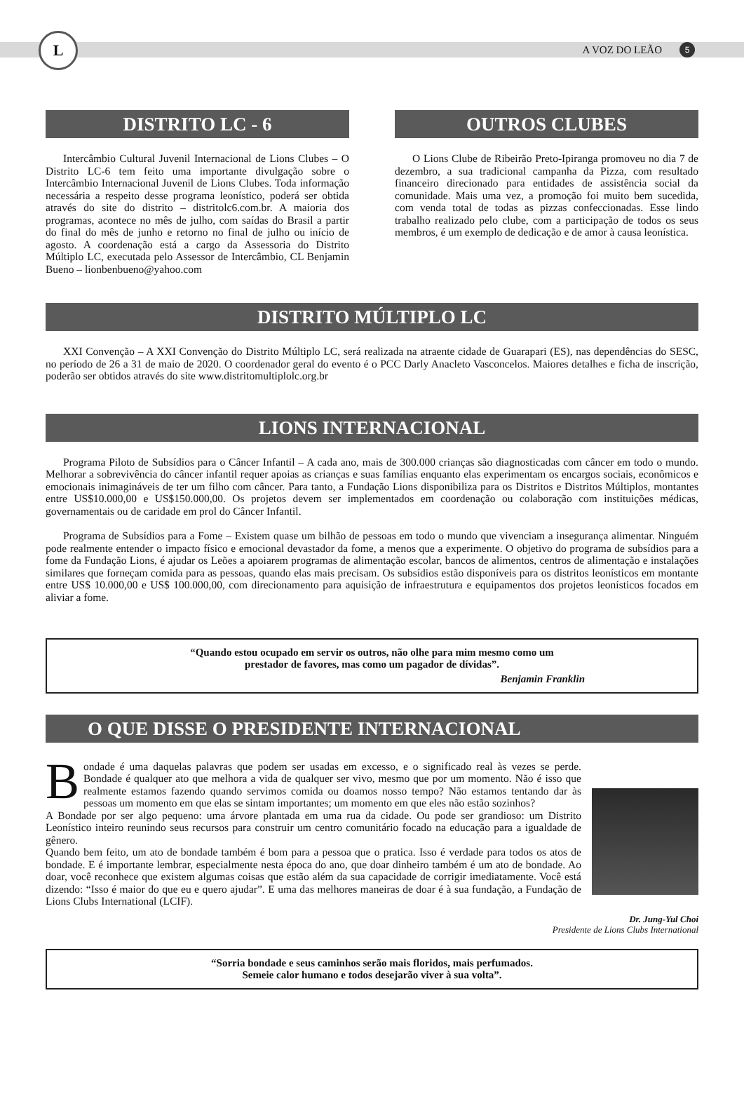L
A VOZ DO LEÃO 5
DISTRITO LC - 6
Intercâmbio Cultural Juvenil Internacional de Lions Clubes – O Distrito LC-6 tem feito uma importante divulgação sobre o Intercâmbio Internacional Juvenil de Lions Clubes. Toda informação necessária a respeito desse programa leonístico, poderá ser obtida através do site do distrito – distritolc6.com.br. A maioria dos programas, acontece no mês de julho, com saídas do Brasil a partir do final do mês de junho e retorno no final de julho ou início de agosto. A coordenação está a cargo da Assessoria do Distrito Múltiplo LC, executada pelo Assessor de Intercâmbio, CL Benjamin Bueno – lionbenbueno@yahoo.com
OUTROS CLUBES
O Lions Clube de Ribeirão Preto-Ipiranga promoveu no dia 7 de dezembro, a sua tradicional campanha da Pizza, com resultado financeiro direcionado para entidades de assistência social da comunidade. Mais uma vez, a promoção foi muito bem sucedida, com venda total de todas as pizzas confeccionadas. Esse lindo trabalho realizado pelo clube, com a participação de todos os seus membros, é um exemplo de dedicação e de amor à causa leonística.
DISTRITO MÚLTIPLO LC
XXI Convenção – A XXI Convenção do Distrito Múltiplo LC, será realizada na atraente cidade de Guarapari (ES), nas dependências do SESC, no período de 26 a 31 de maio de 2020. O coordenador geral do evento é o PCC Darly Anacleto Vasconcelos. Maiores detalhes e ficha de inscrição, poderão ser obtidos através do site www.distritomultiplolc.org.br
LIONS INTERNACIONAL
Programa Piloto de Subsídios para o Câncer Infantil – A cada ano, mais de 300.000 crianças são diagnosticadas com câncer em todo o mundo. Melhorar a sobrevivência do câncer infantil requer apoias as crianças e suas famílias enquanto elas experimentam os encargos sociais, econômicos e emocionais inimagináveis de ter um filho com câncer. Para tanto, a Fundação Lions disponibiliza para os Distritos e Distritos Múltiplos, montantes entre US$10.000,00 e US$150.000,00. Os projetos devem ser implementados em coordenação ou colaboração com instituições médicas, governamentais ou de caridade em prol do Câncer Infantil.
Programa de Subsídios para a Fome – Existem quase um bilhão de pessoas em todo o mundo que vivenciam a insegurança alimentar. Ninguém pode realmente entender o impacto físico e emocional devastador da fome, a menos que a experimente. O objetivo do programa de subsídios para a fome da Fundação Lions, é ajudar os Leões a apoiarem programas de alimentação escolar, bancos de alimentos, centros de alimentação e instalações similares que forneçam comida para as pessoas, quando elas mais precisam. Os subsídios estão disponíveis para os distritos leonísticos em montante entre US$ 10.000,00 e US$ 100.000,00, com direcionamento para aquisição de infraestrutura e equipamentos dos projetos leonísticos focados em aliviar a fome.
“Quando estou ocupado em servir os outros, não olhe para mim mesmo como um
prestador de favores, mas como um pagador de dívidas”.
Benjamin Franklin
O QUE DISSE O PRESIDENTE INTERNACIONAL
Bondade é uma daquelas palavras que podem ser usadas em excesso, e o significado real às vezes se perde. Bondade é qualquer ato que melhora a vida de qualquer ser vivo, mesmo que por um momento. Não é isso que realmente estamos fazendo quando servimos comida ou doamos nosso tempo? Não estamos tentando dar às pessoas um momento em que elas se sintam importantes; um momento em que eles não estão sozinhos?
A Bondade por ser algo pequeno: uma árvore plantada em uma rua da cidade. Ou pode ser grandioso: um Distrito Leonístico inteiro reunindo seus recursos para construir um centro comunitário focado na educação para a igualdade de gênero.
Quando bem feito, um ato de bondade também é bom para a pessoa que o pratica. Isso é verdade para todos os atos de bondade. E é importante lembrar, especialmente nesta época do ano, que doar dinheiro também é um ato de bondade. Ao doar, você reconhece que existem algumas coisas que estão além da sua capacidade de corrigir imediatamente. Você está dizendo: “Isso é maior do que eu e quero ajudar”. E uma das melhores maneiras de doar é à sua fundação, a Fundação de Lions Clubs International (LCIF).
Dr. Jung-Yul Choi
Presidente de Lions Clubs International
“Sorria bondade e seus caminhos serão mais floridos, mais perfumados.
Semeie calor humano e todos desejarão viver à sua volta”.